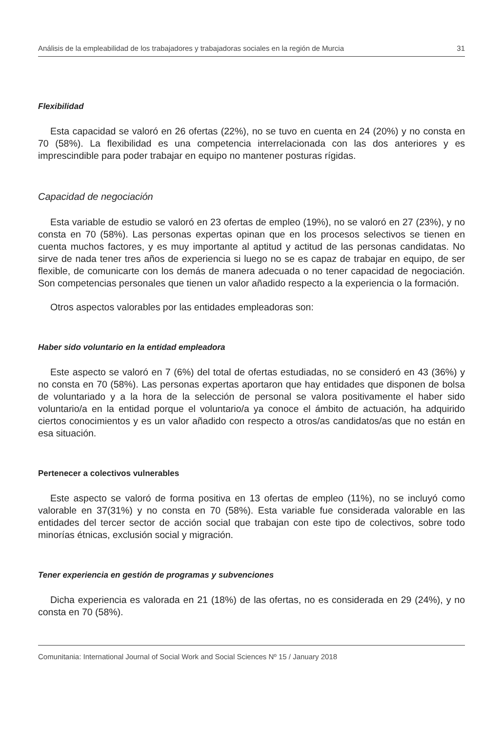Análisis de la empleabilidad de los trabajadores y trabajadoras sociales en la región de Murcia 31
Flexibilidad
Esta capacidad se valoró en 26 ofertas (22%), no se tuvo en cuenta en 24 (20%) y no consta en 70 (58%). La flexibilidad es una competencia interrelacionada con las dos anteriores y es imprescindible para poder trabajar en equipo no mantener posturas rígidas.
Capacidad de negociación
Esta variable de estudio se valoró en 23 ofertas de empleo (19%), no se valoró en 27 (23%), y no consta en 70 (58%). Las personas expertas opinan que en los procesos selectivos se tienen en cuenta muchos factores, y es muy importante al aptitud y actitud de las personas candidatas. No sirve de nada tener tres años de experiencia si luego no se es capaz de trabajar en equipo, de ser flexible, de comunicarte con los demás de manera adecuada o no tener capacidad de negociación. Son competencias personales que tienen un valor añadido respecto a la experiencia o la formación.
Otros aspectos valorables por las entidades empleadoras son:
Haber sido voluntario en la entidad empleadora
Este aspecto se valoró en 7 (6%) del total de ofertas estudiadas, no se consideró en 43 (36%) y no consta en 70 (58%). Las personas expertas aportaron que hay entidades que disponen de bolsa de voluntariado y a la hora de la selección de personal se valora positivamente el haber sido voluntario/a en la entidad porque el voluntario/a ya conoce el ámbito de actuación, ha adquirido ciertos conocimientos y es un valor añadido con respecto a otros/as candidatos/as que no están en esa situación.
Pertenecer a colectivos vulnerables
Este aspecto se valoró de forma positiva en 13 ofertas de empleo (11%), no se incluyó como valorable en 37(31%) y no consta en 70 (58%). Esta variable fue considerada valorable en las entidades del tercer sector de acción social que trabajan con este tipo de colectivos, sobre todo minorías étnicas, exclusión social y migración.
Tener experiencia en gestión de programas y subvenciones
Dicha experiencia es valorada en 21 (18%) de las ofertas, no es considerada en 29 (24%), y no consta en 70 (58%).
Comunitania: International Journal of Social Work and Social Sciences Nº 15 / January 2018